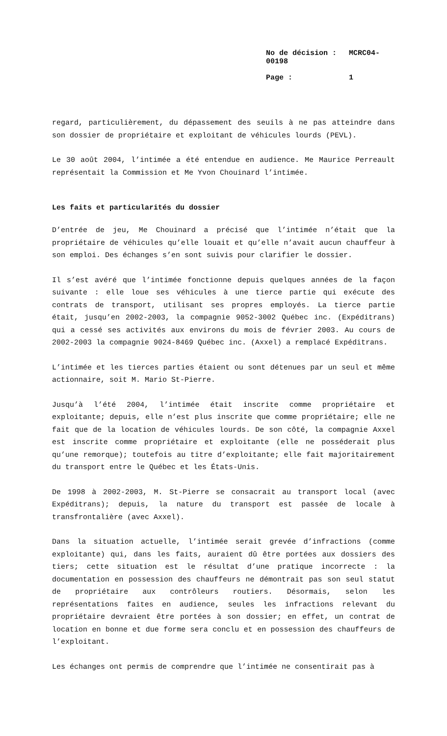No de décision : MCRC04-00198
Page : 1
regard, particulièrement, du dépassement des seuils à ne pas atteindre dans son dossier de propriétaire et exploitant de véhicules lourds (PEVL).
Le 30 août 2004, l’intimée a été entendue en audience. Me Maurice Perreault représentait la Commission et Me Yvon Chouinard l’intimée.
Les faits et particularités du dossier
D’entrée de jeu, Me Chouinard a précisé que l’intimée n’était que la propriétaire de véhicules qu’elle louait et qu’elle n’avait aucun chauffeur à son emploi. Des échanges s’en sont suivis pour clarifier le dossier.
Il s’est avéré que l’intimée fonctionne depuis quelques années de la façon suivante : elle loue ses véhicules à une tierce partie qui exécute des contrats de transport, utilisant ses propres employés. La tierce partie était, jusqu’en 2002-2003, la compagnie 9052-3002 Québec inc. (Expéditrans) qui a cessé ses activités aux environs du mois de février 2003. Au cours de 2002-2003 la compagnie 9024-8469 Québec inc. (Axxel) a remplacé Expéditrans.
L’intimée et les tierces parties étaient ou sont détenues par un seul et même actionnaire, soit M. Mario St-Pierre.
Jusqu’à l’été 2004, l’intimée était inscrite comme propriétaire et exploitante; depuis, elle n’est plus inscrite que comme propriétaire; elle ne fait que de la location de véhicules lourds. De son côté, la compagnie Axxel est inscrite comme propriétaire et exploitante (elle ne posséderait plus qu’une remorque); toutefois au titre d’exploitante; elle fait majoritairement du transport entre le Québec et les États-Unis.
De 1998 à 2002-2003, M. St-Pierre se consacrait au transport local (avec Expéditrans); depuis, la nature du transport est passée de locale à transfrontalière (avec Axxel).
Dans la situation actuelle, l’intimée serait grevée d’infractions (comme exploitante) qui, dans les faits, auraient dû être portées aux dossiers des tiers; cette situation est le résultat d’une pratique incorrecte : la documentation en possession des chauffeurs ne démontrait pas son seul statut de propriétaire aux contrôleurs routiers. Désormais, selon les représentations faites en audience, seules les infractions relevant du propriétaire devraient être portées à son dossier; en effet, un contrat de location en bonne et due forme sera conclu et en possession des chauffeurs de l’exploitant.
Les échanges ont permis de comprendre que l’intimée ne consentirait pas à